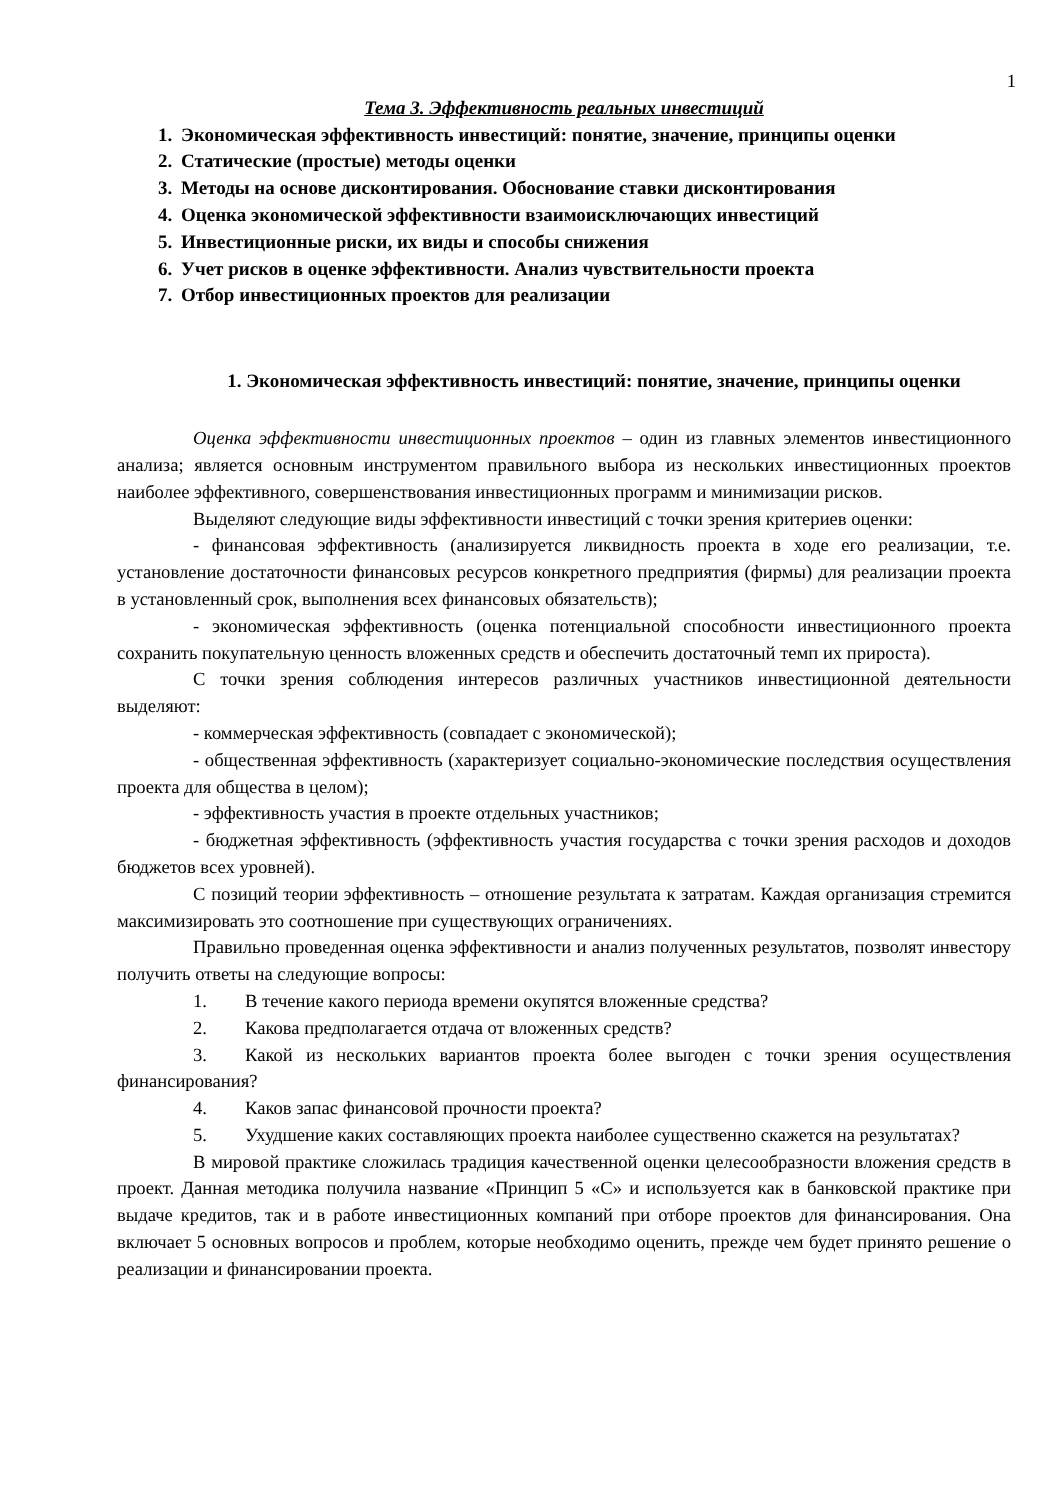1
Тема 3. Эффективность реальных инвестиций
1. Экономическая эффективность инвестиций: понятие, значение, принципы оценки
2. Статические (простые) методы оценки
3. Методы на основе дисконтирования. Обоснование ставки дисконтирования
4. Оценка экономической эффективности взаимоисключающих инвестиций
5. Инвестиционные риски, их виды и способы снижения
6. Учет рисков в оценке эффективности. Анализ чувствительности проекта
7. Отбор инвестиционных проектов для реализации
1. Экономическая эффективность инвестиций: понятие, значение, принципы оценки
Оценка эффективности инвестиционных проектов – один из главных элементов инвестиционного анализа; является основным инструментом правильного выбора из нескольких инвестиционных проектов наиболее эффективного, совершенствования инвестиционных программ и минимизации рисков.
Выделяют следующие виды эффективности инвестиций с точки зрения критериев оценки:
- финансовая эффективность (анализируется ликвидность проекта в ходе его реализации, т.е. установление достаточности финансовых ресурсов конкретного предприятия (фирмы) для реализации проекта в установленный срок, выполнения всех финансовых обязательств);
- экономическая эффективность (оценка потенциальной способности инвестиционного проекта сохранить покупательную ценность вложенных средств и обеспечить достаточный темп их прироста).
С точки зрения соблюдения интересов различных участников инвестиционной деятельности выделяют:
- коммерческая эффективность (совпадает с экономической);
- общественная эффективность (характеризует социально-экономические последствия осуществления проекта для общества в целом);
- эффективность участия в проекте отдельных участников;
- бюджетная эффективность (эффективность участия государства с точки зрения расходов и доходов бюджетов всех уровней).
С позиций теории эффективность – отношение результата к затратам. Каждая организация стремится максимизировать это соотношение при существующих ограничениях.
Правильно проведенная оценка эффективности и анализ полученных результатов, позволят инвестору получить ответы на следующие вопросы:
1. В течение какого периода времени окупятся вложенные средства?
2. Какова предполагается отдача от вложенных средств?
3. Какой из нескольких вариантов проекта более выгоден с точки зрения осуществления финансирования?
4. Каков запас финансовой прочности проекта?
5. Ухудшение каких составляющих проекта наиболее существенно скажется на результатах?
В мировой практике сложилась традиция качественной оценки целесообразности вложения средств в проект. Данная методика получила название «Принцип 5 «С» и используется как в банковской практике при выдаче кредитов, так и в работе инвестиционных компаний при отборе проектов для финансирования. Она включает 5 основных вопросов и проблем, которые необходимо оценить, прежде чем будет принято решение о реализации и финансировании проекта.